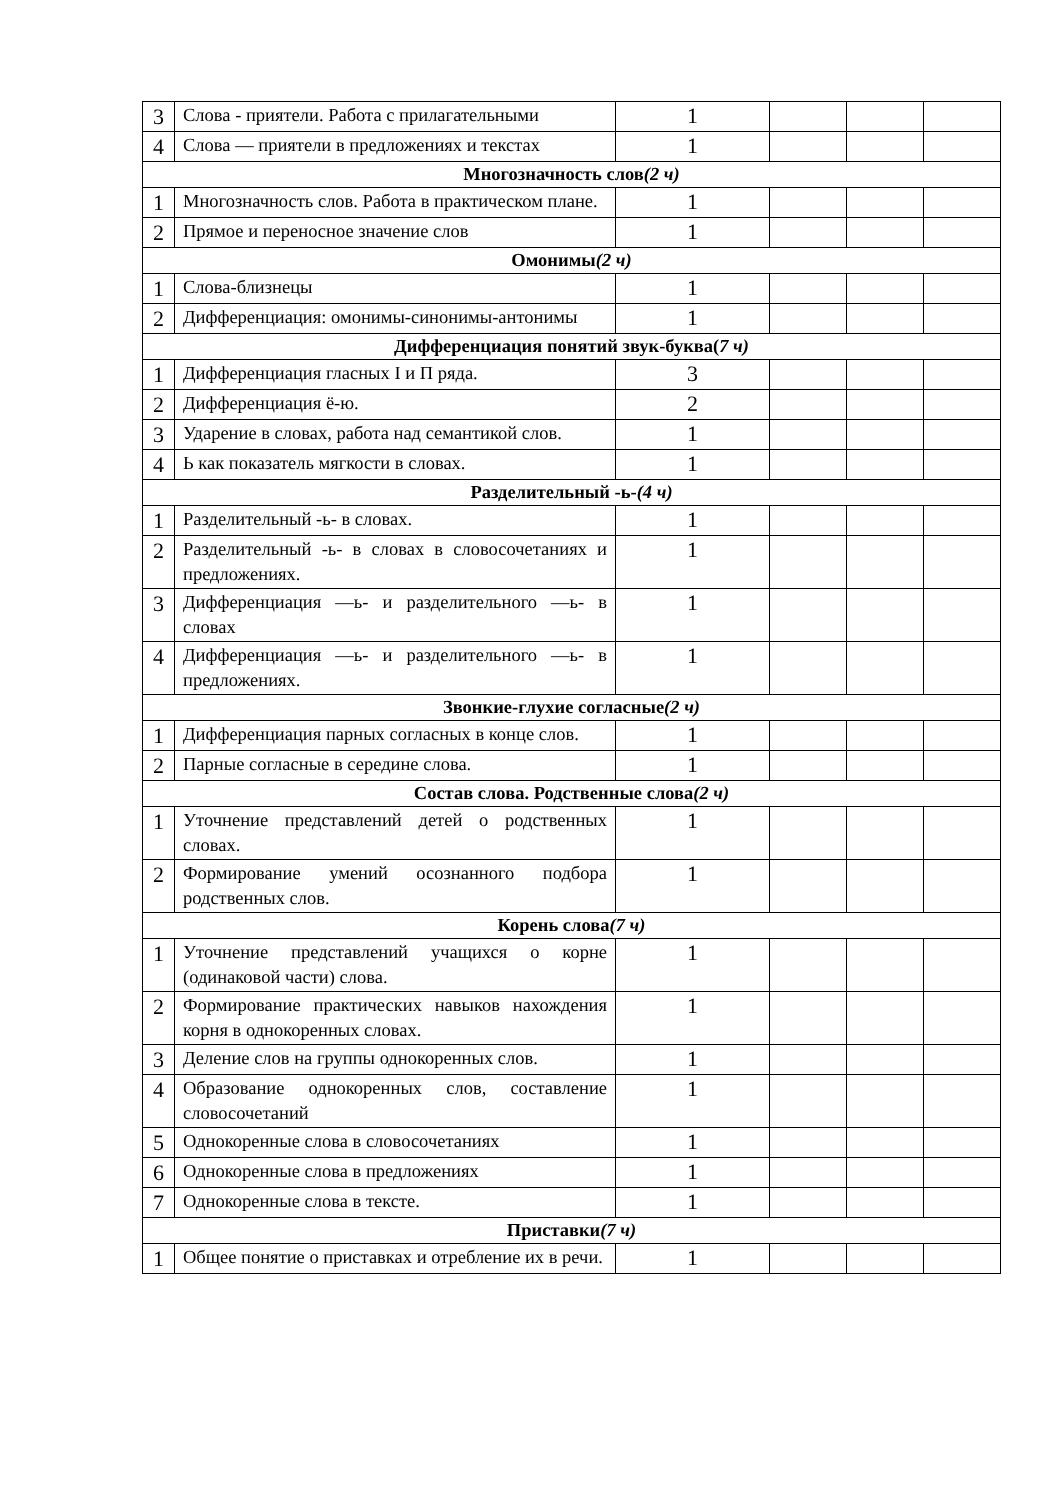| 3 | Слова - приятели. Работа с прилагательными | 1 | | | |
| 4 | Слова — приятели в предложениях и текстах | 1 | | | |
| Многозначность слов (2 ч) | | | | | |
| 1 | Многозначность слов. Работа в практическом плане. | 1 | | | |
| 2 | Прямое и переносное значение слов | 1 | | | |
| Омонимы (2 ч) | | | | | |
| 1 | Слова-близнецы | 1 | | | |
| 2 | Дифференциация: омонимы-синонимы-антонимы | 1 | | | |
| Дифференциация понятий звук-буква( 7 ч) | | | | | |
| 1 | Дифференциация гласных I и П ряда. | 3 | | | |
| 2 | Дифференциация ё-ю. | 2 | | | |
| 3 | Ударение в словах, работа над семантикой слов. | 1 | | | |
| 4 | Ь как показатель мягкости в словах. | 1 | | | |
| Разделительный -ь- (4 ч) | | | | | |
| 1 | Разделительный -ь- в словах. | 1 | | | |
| 2 | Разделительный -ь- в словах в словосочетаниях и предложениях. | 1 | | | |
| 3 | Дифференциация —ь- и разделительного —ь- в словах | 1 | | | |
| 4 | Дифференциация —ь- и разделительного —ь- в предложениях. | 1 | | | |
| Звонкие-глухие согласные (2 ч) | | | | | |
| 1 | Дифференциация парных согласных в конце слов. | 1 | | | |
| 2 | Парные согласные в середине слова. | 1 | | | |
| Состав слова. Родственные слова (2 ч) | | | | | |
| 1 | Уточнение представлений детей о родственных словах. | 1 | | | |
| 2 | Формирование умений осознанного подбора родственных слов. | 1 | | | |
| Корень слова (7 ч) | | | | | |
| 1 | Уточнение представлений учащихся о корне (одинаковой части) слова. | 1 | | | |
| 2 | Формирование практических навыков нахождения корня в однокоренных словах. | 1 | | | |
| 3 | Деление слов на группы однокоренных слов. | 1 | | | |
| 4 | Образование однокоренных слов, составление словосочетаний | 1 | | | |
| 5 | Однокоренные слова в словосочетаниях | 1 | | | |
| 6 | Однокоренные слова в предложениях | 1 | | | |
| 7 | Однокоренные слова в тексте. | 1 | | | |
| Приставки (7 ч) | | | | | |
| 1 | Общее понятие о приставках и отребление их в речи. | 1 | | | |